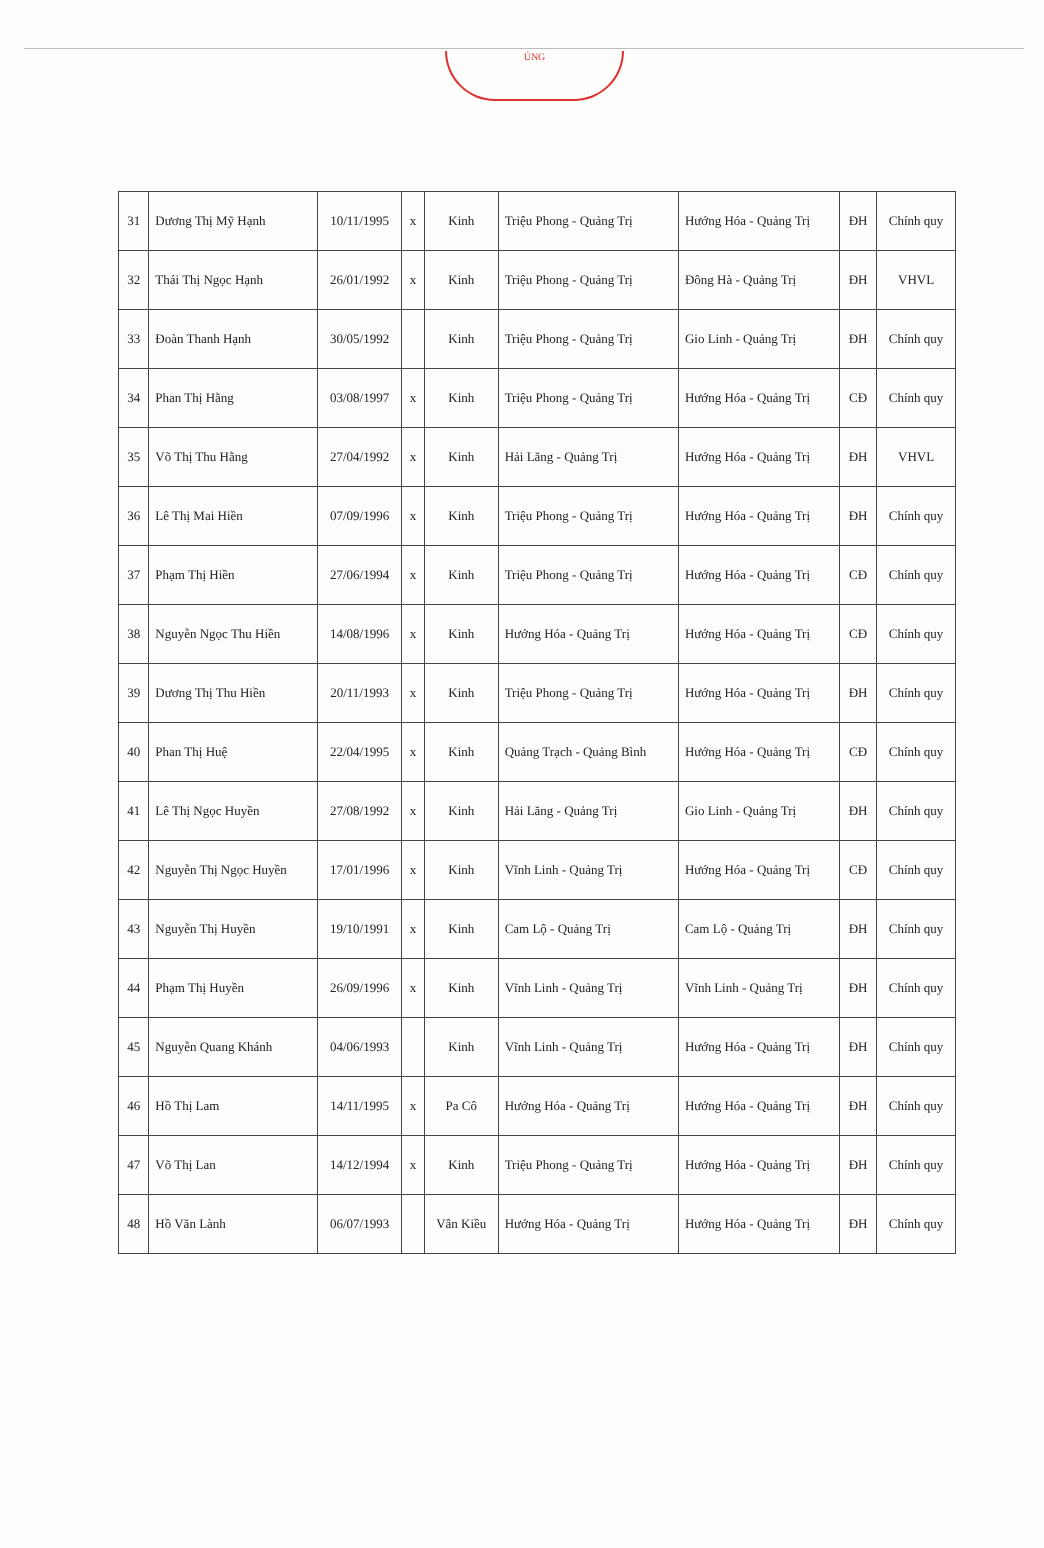ỦNG
| 31 | Dương Thị Mỹ Hạnh | 10/11/1995 | x | Kinh | Triệu Phong - Quảng Trị | Hướng Hóa - Quảng Trị | ĐH | Chính quy |
| 32 | Thái Thị Ngọc Hạnh | 26/01/1992 | x | Kinh | Triệu Phong - Quảng Trị | Đông Hà - Quảng Trị | ĐH | VHVL |
| 33 | Đoàn Thanh Hạnh | 30/05/1992 | | Kinh | Triệu Phong - Quảng Trị | Gio Linh - Quảng Trị | ĐH | Chính quy |
| 34 | Phan Thị Hằng | 03/08/1997 | x | Kinh | Triệu Phong - Quảng Trị | Hướng Hóa - Quảng Trị | CĐ | Chính quy |
| 35 | Võ Thị Thu Hằng | 27/04/1992 | x | Kinh | Hải Lăng - Quảng Trị | Hướng Hóa - Quảng Trị | ĐH | VHVL |
| 36 | Lê Thị Mai Hiền | 07/09/1996 | x | Kinh | Triệu Phong - Quảng Trị | Hướng Hóa - Quảng Trị | ĐH | Chính quy |
| 37 | Phạm Thị Hiền | 27/06/1994 | x | Kinh | Triệu Phong - Quảng Trị | Hướng Hóa - Quảng Trị | CĐ | Chính quy |
| 38 | Nguyễn Ngọc Thu Hiền | 14/08/1996 | x | Kinh | Hướng Hóa - Quảng Trị | Hướng Hóa - Quảng Trị | CĐ | Chính quy |
| 39 | Dương Thị Thu Hiền | 20/11/1993 | x | Kinh | Triệu Phong - Quảng Trị | Hướng Hóa - Quảng Trị | ĐH | Chính quy |
| 40 | Phan Thị Huệ | 22/04/1995 | x | Kinh | Quảng Trạch - Quảng Bình | Hướng Hóa - Quảng Trị | CĐ | Chính quy |
| 41 | Lê Thị Ngọc Huyền | 27/08/1992 | x | Kinh | Hải Lăng - Quảng Trị | Gio Linh - Quảng Trị | ĐH | Chính quy |
| 42 | Nguyễn Thị Ngọc Huyền | 17/01/1996 | x | Kinh | Vĩnh Linh - Quảng Trị | Hướng Hóa - Quảng Trị | CĐ | Chính quy |
| 43 | Nguyễn Thị Huyền | 19/10/1991 | x | Kinh | Cam Lộ - Quảng Trị | Cam Lộ - Quảng Trị | ĐH | Chính quy |
| 44 | Phạm Thị Huyền | 26/09/1996 | x | Kinh | Vĩnh Linh - Quảng Trị | Vĩnh Linh - Quảng Trị | ĐH | Chính quy |
| 45 | Nguyễn Quang Khánh | 04/06/1993 | | Kinh | Vĩnh Linh - Quảng Trị | Hướng Hóa - Quảng Trị | ĐH | Chính quy |
| 46 | Hồ Thị Lam | 14/11/1995 | x | Pa Cô | Hướng Hóa - Quảng Trị | Hướng Hóa - Quảng Trị | ĐH | Chính quy |
| 47 | Võ Thị Lan | 14/12/1994 | x | Kinh | Triệu Phong - Quảng Trị | Hướng Hóa - Quảng Trị | ĐH | Chính quy |
| 48 | Hồ Văn Lành | 06/07/1993 | | Vân Kiều | Hướng Hóa - Quảng Trị | Hướng Hóa - Quảng Trị | ĐH | Chính quy |